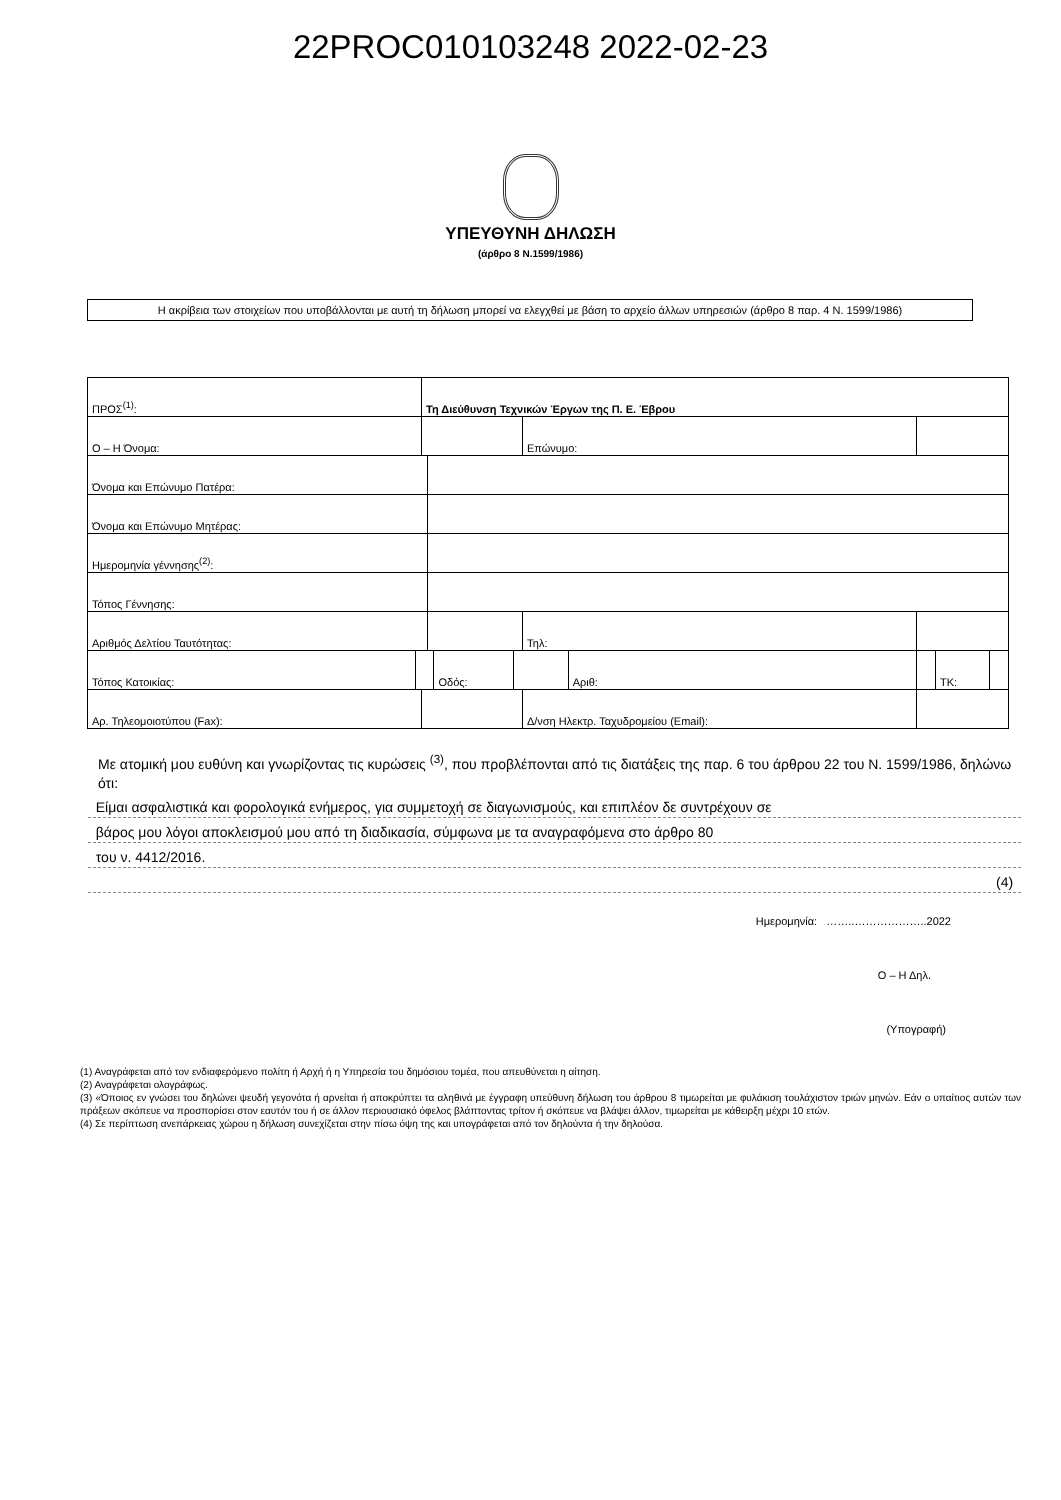22PROC010103248 2022-02-23
ΥΠΕΥΘΥΝΗ ΔΗΛΩΣΗ
(άρθρο 8 Ν.1599/1986)
Η ακρίβεια των στοιχείων που υποβάλλονται με αυτή τη δήλωση μπορεί να ελεγχθεί με βάση το αρχείο άλλων υπηρεσιών (άρθρο 8 παρ. 4 Ν. 1599/1986)
| ΠΡΟΣ<sup>(1)</sup>: | | Τη Διεύθυνση Τεχνικών Έργων της Π. Ε. Έβρου | | | | | | | | |
| Ο – Η Όνομα: | | | | | | Επώνυμο: | | | | |
| Όνομα και Επώνυμο Πατέρα: | | | | | | | | | | |
| Όνομα και Επώνυμο Μητέρας: | | | | | | | | | | |
| Ημερομηνία γέννησης<sup>(2)</sup>: | | | | | | | | | | |
| Τόπος Γέννησης: | | | | | | | | | | |
| Αριθμός Δελτίου Ταυτότητας: | | | | | | Τηλ: | | | | |
| Τόπος Κατοικίας: | | | | Οδός: | | | Αριθ: | | ΤΚ: | |
| Αρ. Τηλεομοιοτύπου (Fax): | | | | | | Δ/νση Ηλεκτρ. Ταχυδρομείου (Email): | | | | |
Με ατομική μου ευθύνη και γνωρίζοντας τις κυρώσεις <sup>(3)</sup>, που προβλέπονται από τις διατάξεις της παρ. 6 του άρθρου 22 του Ν. 1599/1986, δηλώνω ότι:
Είμαι ασφαλιστικά και φορολογικά ενήμερος, για συμμετοχή σε διαγωνισμούς, και επιπλέον δε συντρέχουν σε
βάρος μου λόγοι αποκλεισμού μου από τη διαδικασία, σύμφωνα με τα αναγραφόμενα στο άρθρο 80
του ν. 4412/2016.
(4)
Ημερομηνία: ……..………………..2022
Ο – Η Δηλ.
(Υπογραφή)
(1) Αναγράφεται από τον ενδιαφερόμενο πολίτη ή Αρχή ή η Υπηρεσία του δημόσιου τομέα, που απευθύνεται η αίτηση.
(2) Αναγράφεται ολογράφως.
(3) «Όποιος εν γνώσει του δηλώνει ψευδή γεγονότα ή αρνείται ή αποκρύπτει τα αληθινά με έγγραφη υπεύθυνη δήλωση του άρθρου 8 τιμωρείται με φυλάκιση τουλάχιστον τριών μηνών. Εάν ο υπαίτιος αυτών των πράξεων σκόπευε να προσπορίσει στον εαυτόν του ή σε άλλον περιουσιακό όφελος βλάπτοντας τρίτον ή σκόπευε να βλάψει άλλον, τιμωρείται με κάθειρξη μέχρι 10 ετών.
(4) Σε περίπτωση ανεπάρκειας χώρου η δήλωση συνεχίζεται στην πίσω όψη της και υπογράφεται από τον δηλούντα ή την δηλούσα.